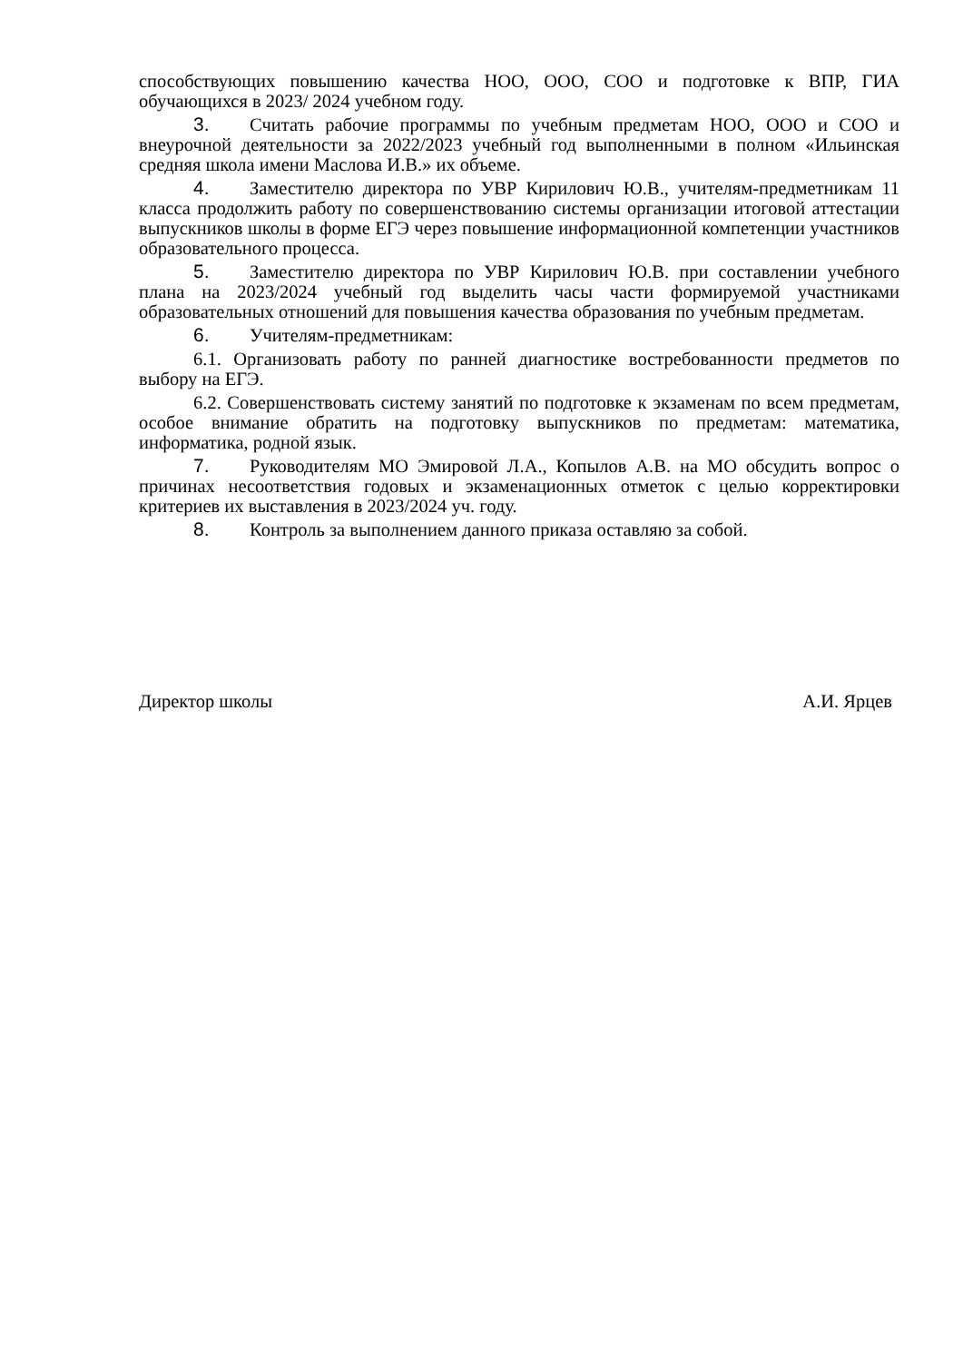способствующих повышению качества НОО, ООО, СОО и подготовке к ВПР, ГИА обучающихся в 2023/ 2024 учебном году.
3. Считать рабочие программы по учебным предметам НОО, ООО и СОО и внеурочной деятельности за 2022/2023 учебный год выполненными в полном «Ильинская средняя школа имени Маслова И.В.» их объеме.
4. Заместителю директора по УВР Кирилович Ю.В., учителям-предметникам 11 класса продолжить работу по совершенствованию системы организации итоговой аттестации выпускников школы в форме ЕГЭ через повышение информационной компетенции участников образовательного процесса.
5. Заместителю директора по УВР Кирилович Ю.В. при составлении учебного плана на 2023/2024 учебный год выделить часы части формируемой участниками образовательных отношений для повышения качества образования по учебным предметам.
6. Учителям-предметникам:
6.1. Организовать работу по ранней диагностике востребованности предметов по выбору на ЕГЭ.
6.2. Совершенствовать систему занятий по подготовке к экзаменам по всем предметам, особое внимание обратить на подготовку выпускников по предметам: математика, информатика, родной язык.
7. Руководителям МО Эмировой Л.А., Копылов А.В. на МО обсудить вопрос о причинах несоответствия годовых и экзаменационных отметок с целью корректировки критериев их выставления в 2023/2024 уч. году.
8. Контроль за выполнением данного приказа оставляю за собой.
Директор школы А.И. Ярцев